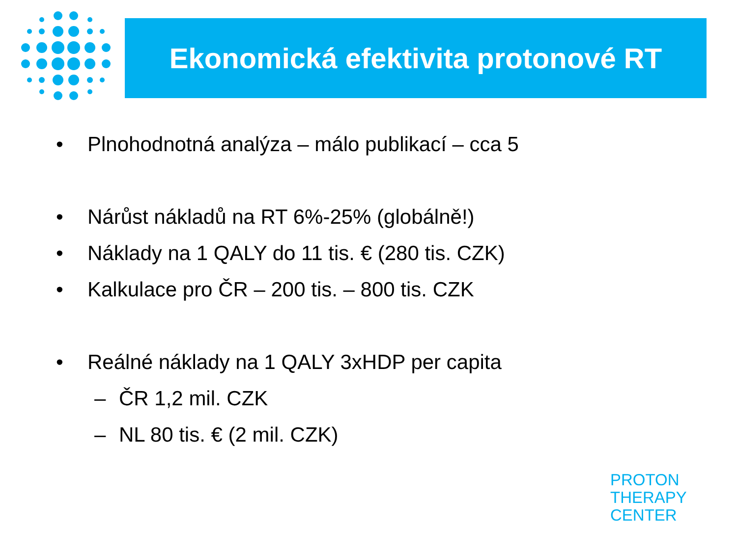Ekonomická efektivita protonové RT
• Plnohodnotná analýza – málo publikací – cca 5
• Nárůst nákladů na RT 6%-25% (globálně!)
• Náklady na 1 QALY do 11 tis. € (280 tis. CZK)
• Kalkulace pro ČR – 200 tis. – 800 tis. CZK
• Reálné náklady na 1 QALY 3xHDP per capita
– ČR 1,2 mil. CZK
– NL 80 tis. € (2 mil. CZK)
PROTON
THERAPY
CENTER